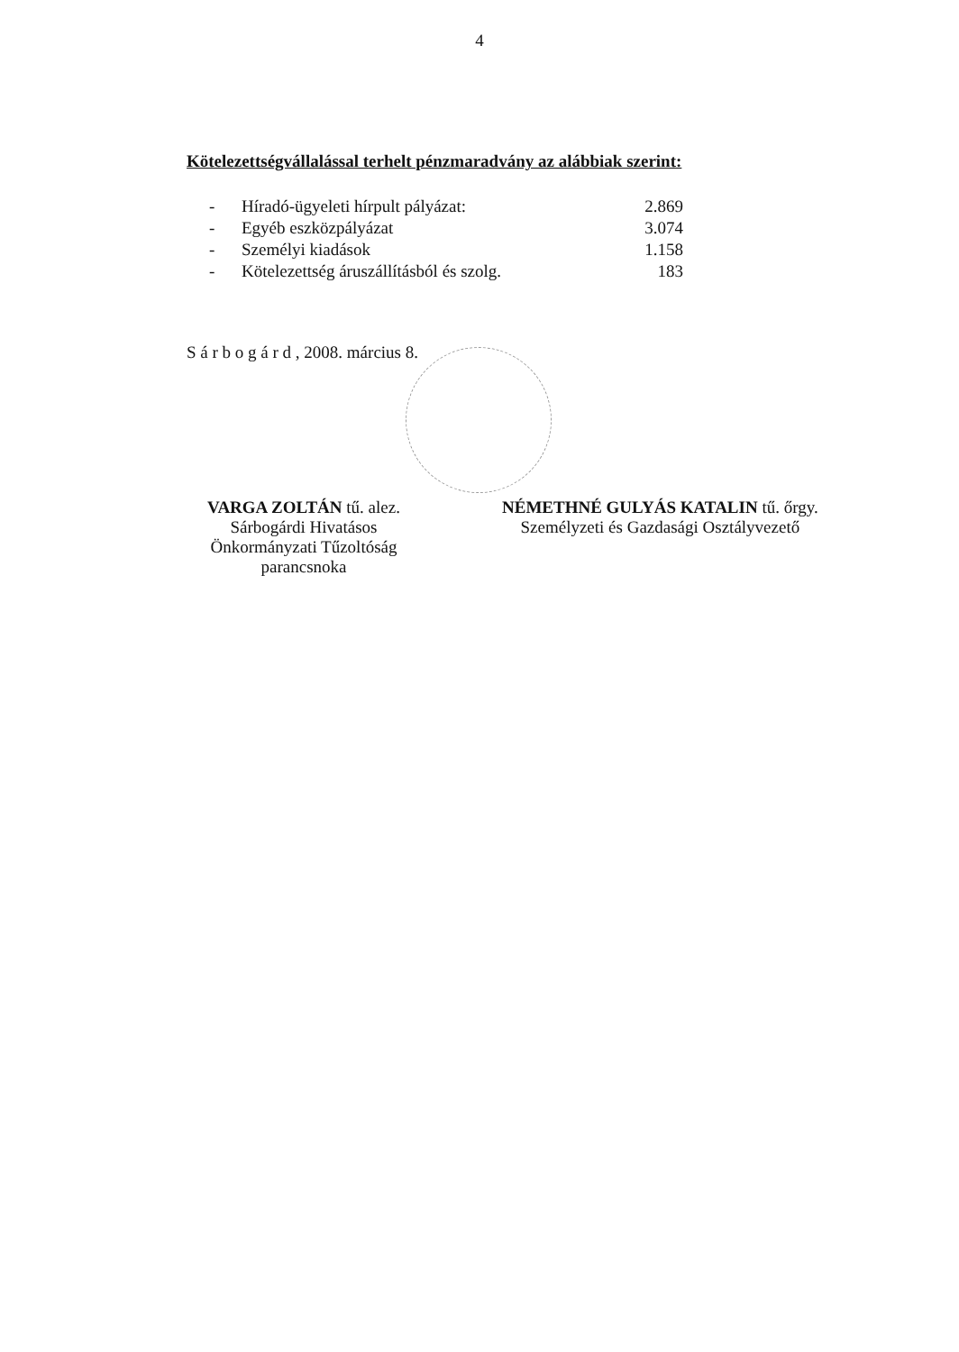4
Kötelezettségvállalással terhelt pénzmaradvány az alábbiak szerint:
| - | Híradó-ügyeleti hírpult pályázat: | 2.869 |
| - | Egyéb eszközpályázat | 3.074 |
| - | Személyi kiadások | 1.158 |
| - | Kötelezettség áruszállításból és szolg. | 183 |
S á r b o g á r d , 2008. március 8.
VARGA ZOLTÁN tű. alez.
Sárbogárdi Hivatásos
Önkormányzati Tűzoltóság
parancsnoka
NÉMETHNÉ GULYÁS KATALIN tű. őrgy.
Személyzeti és Gazdasági Osztályvezető